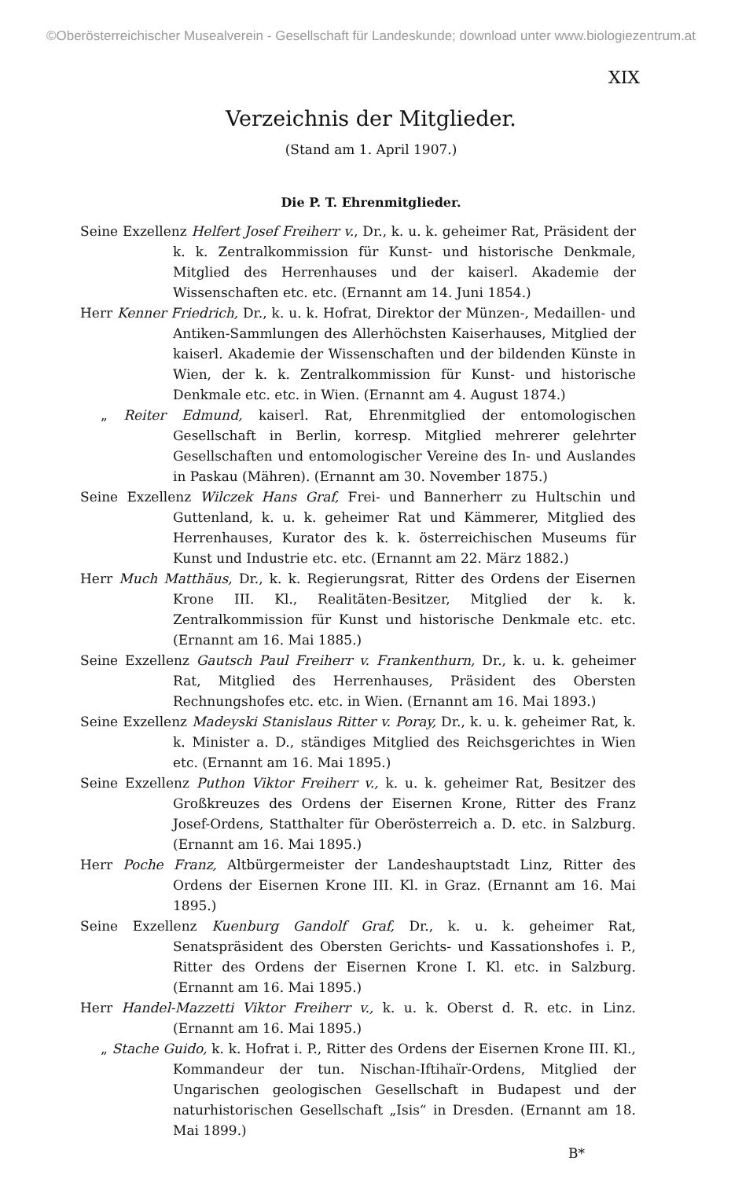©Oberösterreichischer Musealverein - Gesellschaft für Landeskunde; download unter www.biologiezentrum.at
XIX
Verzeichnis der Mitglieder.
(Stand am 1. April 1907.)
Die P. T. Ehrenmitglieder.
Seine Exzellenz Helfert Josef Freiherr v., Dr., k. u. k. geheimer Rat, Präsident der k. k. Zentralkommission für Kunst- und historische Denkmale, Mitglied des Herrenhauses und der kaiserl. Akademie der Wissenschaften etc. etc. (Ernannt am 14. Juni 1854.)
Herr Kenner Friedrich, Dr., k. u. k. Hofrat, Direktor der Münzen-, Medaillen- und Antiken-Sammlungen des Allerhöchsten Kaiserhauses, Mitglied der kaiserl. Akademie der Wissenschaften und der bildenden Künste in Wien, der k. k. Zentralkommission für Kunst- und historische Denkmale etc. etc. in Wien. (Ernannt am 4. August 1874.)
„ Reiter Edmund, kaiserl. Rat, Ehrenmitglied der entomologischen Gesellschaft in Berlin, korresp. Mitglied mehrerer gelehrter Gesellschaften und entomologischer Vereine des In- und Auslandes in Paskau (Mähren). (Ernannt am 30. November 1875.)
Seine Exzellenz Wilczek Hans Graf, Frei- und Bannerherr zu Hultschin und Guttenland, k. u. k. geheimer Rat und Kämmerer, Mitglied des Herrenhauses, Kurator des k. k. österreichischen Museums für Kunst und Industrie etc. etc. (Ernannt am 22. März 1882.)
Herr Much Matthäus, Dr., k. k. Regierungsrat, Ritter des Ordens der Eisernen Krone III. Kl., Realitäten-Besitzer, Mitglied der k. k. Zentralkommission für Kunst und historische Denkmale etc. etc. (Ernannt am 16. Mai 1885.)
Seine Exzellenz Gautsch Paul Freiherr v. Frankenthurn, Dr., k. u. k. geheimer Rat, Mitglied des Herrenhauses, Präsident des Obersten Rechnungshofes etc. etc. in Wien. (Ernannt am 16. Mai 1893.)
Seine Exzellenz Madeyski Stanislaus Ritter v. Poray, Dr., k. u. k. geheimer Rat, k. k. Minister a. D., ständiges Mitglied des Reichsgerichtes in Wien etc. (Ernannt am 16. Mai 1895.)
Seine Exzellenz Puthon Viktor Freiherr v., k. u. k. geheimer Rat, Besitzer des Großkreuzes des Ordens der Eisernen Krone, Ritter des Franz Josef-Ordens, Statthalter für Oberösterreich a. D. etc. in Salzburg. (Ernannt am 16. Mai 1895.)
Herr Poche Franz, Altbürgermeister der Landeshauptstadt Linz, Ritter des Ordens der Eisernen Krone III. Kl. in Graz. (Ernannt am 16. Mai 1895.)
Seine Exzellenz Kuenburg Gandolf Graf, Dr., k. u. k. geheimer Rat, Senatspräsident des Obersten Gerichts- und Kassationshofes i. P., Ritter des Ordens der Eisernen Krone I. Kl. etc. in Salzburg. (Ernannt am 16. Mai 1895.)
Herr Handel-Mazzetti Viktor Freiherr v., k. u. k. Oberst d. R. etc. in Linz. (Ernannt am 16. Mai 1895.)
„ Stache Guido, k. k. Hofrat i. P., Ritter des Ordens der Eisernen Krone III. Kl., Kommandeur der tun. Nischan-Iftihaïr-Ordens, Mitglied der Ungarischen geologischen Gesellschaft in Budapest und der naturhistorischen Gesellschaft „Isis“ in Dresden. (Ernannt am 18. Mai 1899.)
B*